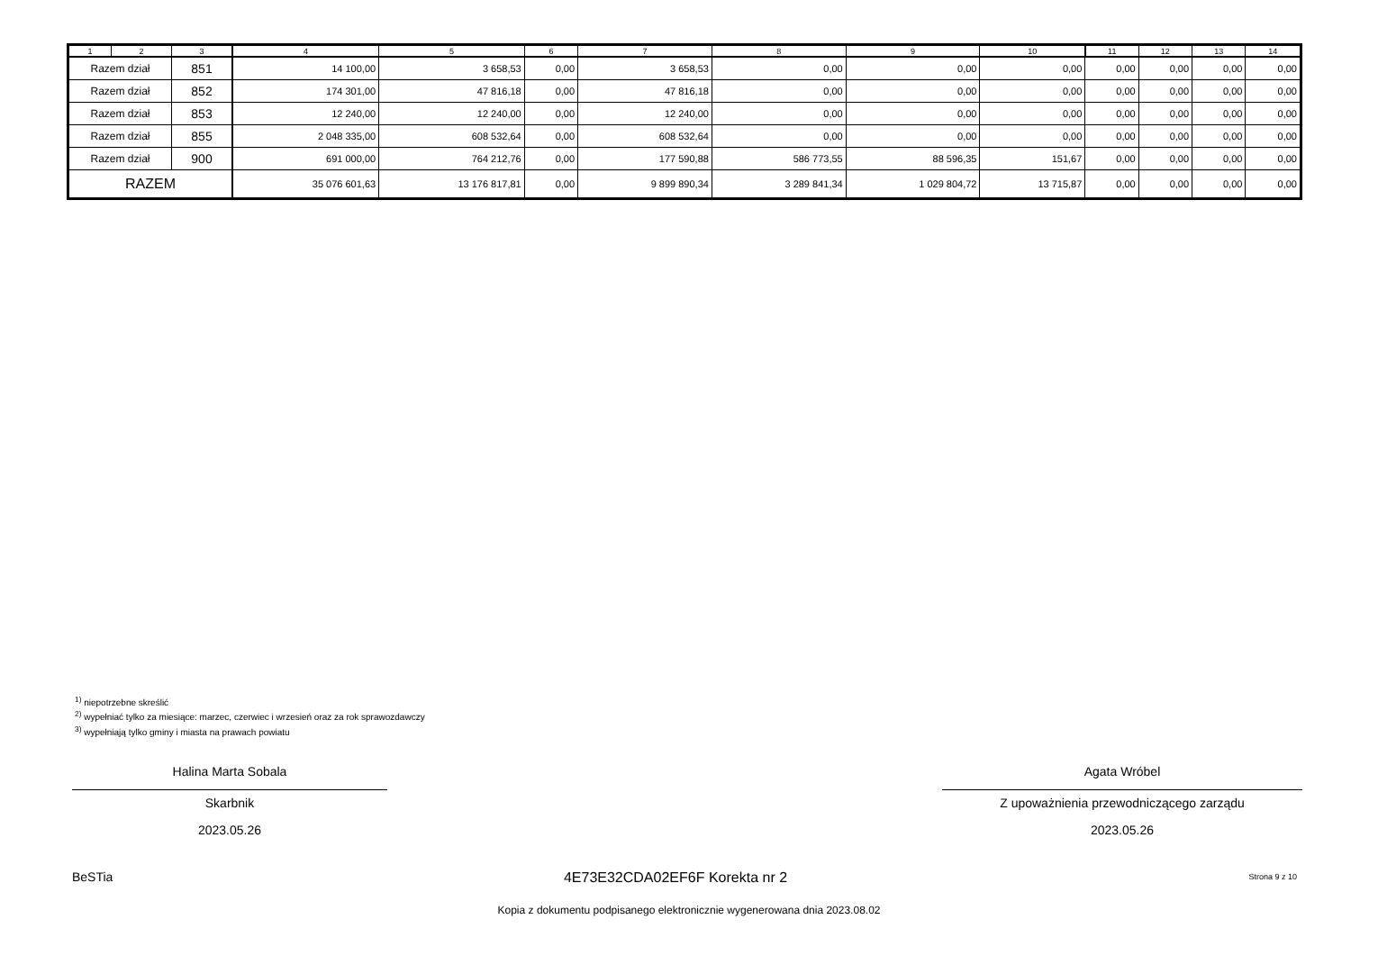| 1 | 2 | 3 | 4 | 5 | 6 | 7 | 8 | 9 | 10 | 11 | 12 | 13 | 14 |
| --- | --- | --- | --- | --- | --- | --- | --- | --- | --- | --- | --- | --- | --- |
| Razem dział | | 851 | 14 100,00 | 3 658,53 | 0,00 | 3 658,53 | 0,00 | 0,00 | 0,00 | 0,00 | 0,00 | 0,00 | 0,00 |
| Razem dział | | 852 | 174 301,00 | 47 816,18 | 0,00 | 47 816,18 | 0,00 | 0,00 | 0,00 | 0,00 | 0,00 | 0,00 | 0,00 |
| Razem dział | | 853 | 12 240,00 | 12 240,00 | 0,00 | 12 240,00 | 0,00 | 0,00 | 0,00 | 0,00 | 0,00 | 0,00 | 0,00 |
| Razem dział | | 855 | 2 048 335,00 | 608 532,64 | 0,00 | 608 532,64 | 0,00 | 0,00 | 0,00 | 0,00 | 0,00 | 0,00 | 0,00 |
| Razem dział | | 900 | 691 000,00 | 764 212,76 | 0,00 | 177 590,88 | 586 773,55 | 88 596,35 | 151,67 | 0,00 | 0,00 | 0,00 | 0,00 |
| RAZEM | | | 35 076 601,63 | 13 176 817,81 | 0,00 | 9 899 890,34 | 3 289 841,34 | 1 029 804,72 | 13 715,87 | 0,00 | 0,00 | 0,00 | 0,00 |
<sup>1)</sup> niepotrzebne skreślić
<sup>2)</sup> wypełniać tylko za miesiące: marzec, czerwiec i wrzesień oraz za rok sprawozdawczy
<sup>3)</sup> wypełniają tylko gminy i miasta na prawach powiatu
Halina Marta Sobala
Skarbnik
2023.05.26
Agata Wróbel
Z upoważnienia przewodniczącego zarządu
2023.05.26
BeSTia
4E73E32CDA02EF6F Korekta nr 2 Strona 9 z 10
Kopia z dokumentu podpisanego elektronicznie wygenerowana dnia 2023.08.02